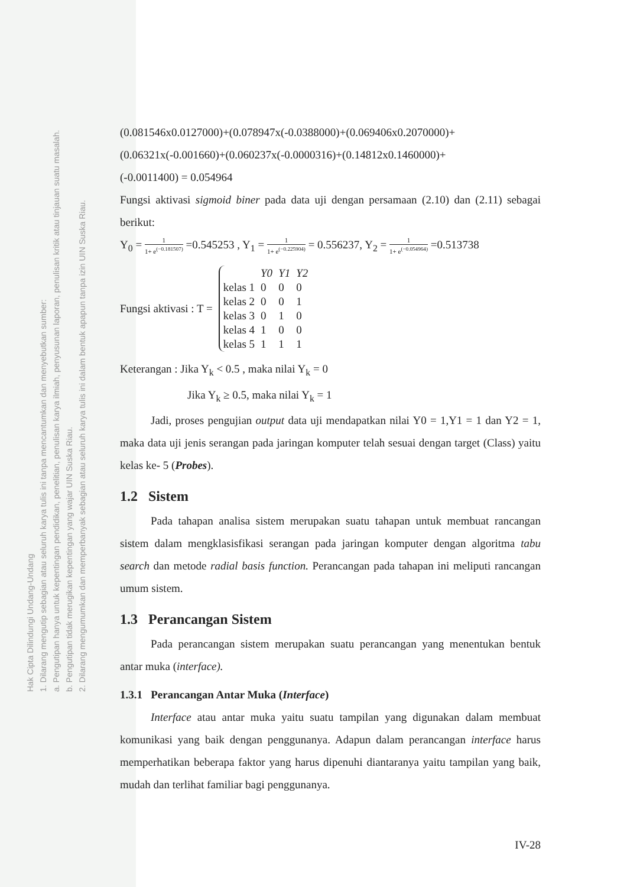Hak Cipta Dilindungi Undang-Undang
1. Dilarang mengutip sebagian atau seluruh karya tulis ini tanpa mencantumkan dan menyebutkan sumber:
a. Pengutipan hanya untuk kepentingan pendidikan, penelitian, penulisan karya ilmiah, penyusunan laporan, penulisan kritik atau tinjauan suatu masalah.
b. Pengutipan tidak merugikan kepentingan yang wajar UIN Suska Riau.
2. Dilarang mengumumkan dan memperbanyak sebagian atau seluruh karya tulis ini dalam bentuk apapun tanpa izin UIN Suska Riau.
(0.081546x0.0127000)+(0.078947x(-0.0388000)+(0.069406x0.2070000)+
(0.06321x(-0.001660)+(0.060237x(-0.0000316)+(0.14812x0.1460000)+
(-0.0011400) = 0.054964
Fungsi aktivasi sigmoid biner pada data uji dengan persamaan (2.10) dan (2.11) sebagai berikut:
Y<sub>0</sub> = 1 1+ e<sup>(−0.181507)</sup> =0.545253 , Y<sub>1</sub> = 1 1+ e<sup>(−0.225904)</sup> = 0.556237, Y<sub>2</sub> = 1 1+ e<sup>(−0.054964)</sup> =0.513738
Fungsi aktivasi : T =
| | Y0 | Y1 | Y2 |
| kelas 1 | 0 | 0 | 0 |
| kelas 2 | 0 | 0 | 1 |
| kelas 3 | 0 | 1 | 0 |
| kelas 4 | 1 | 0 | 0 |
| kelas 5 | 1 | 1 | 1 |
Keterangan : Jika Y<sub>k</sub> < 0.5 , maka nilai Y<sub>k</sub> = 0
Jika Y<sub>k</sub> ≥ 0.5, maka nilai Y<sub>k</sub> = 1
Jadi, proses pengujian output data uji mendapatkan nilai Y0 = 1,Y1 = 1 dan Y2 = 1, maka data uji jenis serangan pada jaringan komputer telah sesuai dengan target (Class) yaitu kelas ke- 5 (Probes).
1.2 Sistem
Pada tahapan analisa sistem merupakan suatu tahapan untuk membuat rancangan sistem dalam mengklasisfikasi serangan pada jaringan komputer dengan algoritma tabu search dan metode radial basis function. Perancangan pada tahapan ini meliputi rancangan umum sistem.
1.3 Perancangan Sistem
Pada perancangan sistem merupakan suatu perancangan yang menentukan bentuk antar muka (interface).
1.3.1 Perancangan Antar Muka (Interface)
Interface atau antar muka yaitu suatu tampilan yang digunakan dalam membuat komunikasi yang baik dengan penggunanya. Adapun dalam perancangan interface harus memperhatikan beberapa faktor yang harus dipenuhi diantaranya yaitu tampilan yang baik, mudah dan terlihat familiar bagi penggunanya.
IV-28